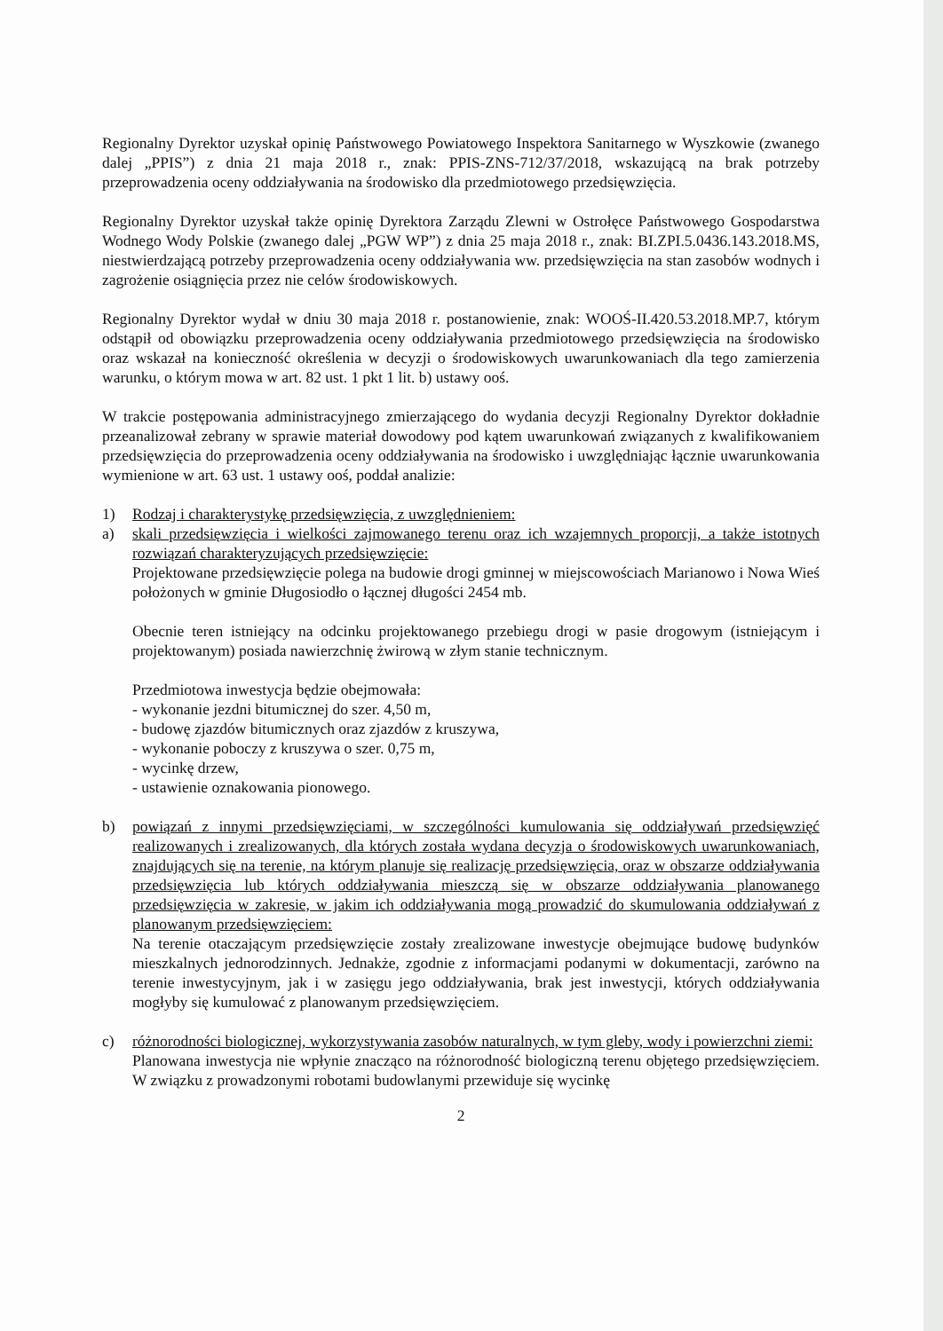Regionalny Dyrektor uzyskał opinię Państwowego Powiatowego Inspektora Sanitarnego w Wyszkowie (zwanego dalej „PPIS”) z dnia 21 maja 2018 r., znak: PPIS-ZNS-712/37/2018, wskazującą na brak potrzeby przeprowadzenia oceny oddziaływania na środowisko dla przedmiotowego przedsięwzięcia.
Regionalny Dyrektor uzyskał także opinię Dyrektora Zarządu Zlewni w Ostrołęce Państwowego Gospodarstwa Wodnego Wody Polskie (zwanego dalej „PGW WP”) z dnia 25 maja 2018 r., znak: BI.ZPI.5.0436.143.2018.MS, niestwierdzającą potrzeby przeprowadzenia oceny oddziaływania ww. przedsięwzięcia na stan zasobów wodnych i zagrożenie osiągnięcia przez nie celów środowiskowych.
Regionalny Dyrektor wydał w dniu 30 maja 2018 r. postanowienie, znak: WOOŚ-II.420.53.2018.MP.7, którym odstąpił od obowiązku przeprowadzenia oceny oddziaływania przedmiotowego przedsięwzięcia na środowisko oraz wskazał na konieczność określenia w decyzji o środowiskowych uwarunkowaniach dla tego zamierzenia warunku, o którym mowa w art. 82 ust. 1 pkt 1 lit. b) ustawy ooś.
W trakcie postępowania administracyjnego zmierzającego do wydania decyzji Regionalny Dyrektor dokładnie przeanalizował zebrany w sprawie materiał dowodowy pod kątem uwarunkowań związanych z kwalifikowaniem przedsięwzięcia do przeprowadzenia oceny oddziaływania na środowisko i uwzględniając łącznie uwarunkowania wymienione w art. 63 ust. 1 ustawy ooś, poddał analizie:
1) Rodzaj i charakterystykę przedsięwzięcia, z uwzględnieniem:
a) skali przedsięwzięcia i wielkości zajmowanego terenu oraz ich wzajemnych proporcji, a także istotnych rozwiązań charakteryzujących przedsięwzięcie:
Projektowane przedsięwzięcie polega na budowie drogi gminnej w miejscowościach Marianowo i Nowa Wieś położonych w gminie Długosiodło o łącznej długości 2454 mb.
Obecnie teren istniejący na odcinku projektowanego przebiegu drogi w pasie drogowym (istniejącym i projektowanym) posiada nawierzchnię żwirową w złym stanie technicznym.
Przedmiotowa inwestycja będzie obejmowała:
- wykonanie jezdni bitumicznej do szer. 4,50 m,
- budowę zjazdów bitumicznych oraz zjazdów z kruszywa,
- wykonanie poboczy z kruszywa o szer. 0,75 m,
- wycinkę drzew,
- ustawienie oznakowania pionowego.
b) powiązań z innymi przedsięwzięciami, w szczególności kumulowania się oddziaływań przedsięwzięć realizowanych i zrealizowanych, dla których została wydana decyzja o środowiskowych uwarunkowaniach, znajdujących się na terenie, na którym planuje się realizację przedsięwzięcia, oraz w obszarze oddziaływania przedsięwzięcia lub których oddziaływania mieszczą się w obszarze oddziaływania planowanego przedsięwzięcia w zakresie, w jakim ich oddziaływania mogą prowadzić do skumulowania oddziaływań z planowanym przedsięwzięciem:
Na terenie otaczającym przedsięwzięcie zostały zrealizowane inwestycje obejmujące budowę budynków mieszkalnych jednorodzinnych. Jednakże, zgodnie z informacjami podanymi w dokumentacji, zarówno na terenie inwestycyjnym, jak i w zasięgu jego oddziaływania, brak jest inwestycji, których oddziaływania mogłyby się kumulować z planowanym przedsięwzięciem.
c) różnorodności biologicznej, wykorzystywania zasobów naturalnych, w tym gleby, wody i powierzchni ziemi:
Planowana inwestycja nie wpłynie znacząco na różnorodność biologiczną terenu objętego przedsięwzięciem. W związku z prowadzonymi robotami budowlanymi przewiduje się wycinkę
2